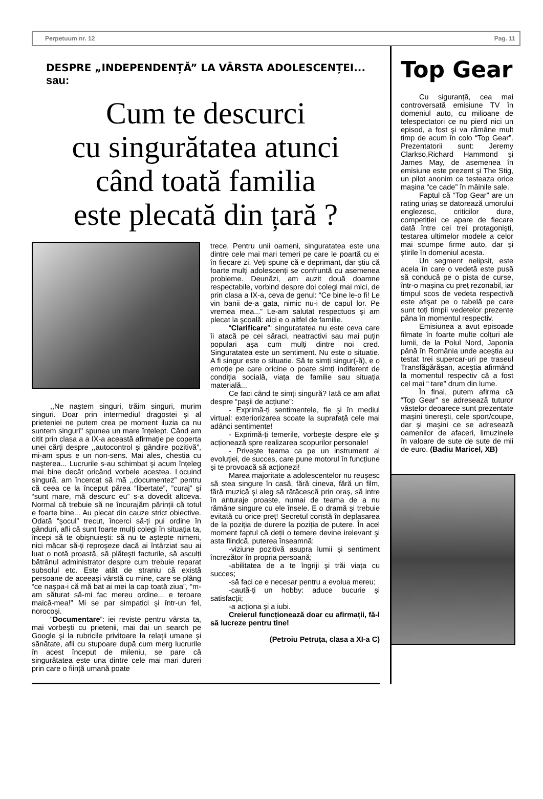Perpetuum nr. 12 Pag. 11
DESPRE „INDEPENDENȚĂ” LA VÂRSTA ADOLESCENȚEI...
sau:
Cum te descurci
cu singurătatea atunci
când toată familia
este plecată din țară ?
,,Ne naştem singuri, trăim singuri, murim singuri. Doar prin intermediul dragostei şi al prieteniei ne putem crea pe moment iluzia ca nu suntem singuri'' spunea un mare înțelept. Când am citit prin clasa a a IX-a această afirmație pe coperta unei cărți despre ,,autocontrol şi gândire pozitivă”, mi-am spus e un non-sens. Mai ales, chestia cu naşterea... Lucrurile s-au schimbat şi acum înțeleg mai bine decât oricând vorbele acestea. Locuind singură, am încercat să mă ,,documentez” pentru că ceea ce la început părea “libertate”, ”curaj” şi “sunt mare, mă descurc eu” s-a dovedit altceva. Normal că trebuie să ne încurajăm părinții că totul e foarte bine... Au plecat din cauze strict obiective. Odată “şocul” trecut, încerci să-ți pui ordine în gânduri, afli că sunt foarte mulți colegi în situația ta, începi să te obişnuieşti: să nu te aştepte nimeni, nici măcar să-ți reproşeze dacă ai întârziat sau ai luat o notă proastă, să plăteşti facturile, să asculți bătrânul administrator despre cum trebuie reparat subsolul etc. Este atât de straniu că există persoane de aceeaşi vârstă cu mine, care se plâng “ce naşpa-i că mă bat ai mei la cap toată ziua”, “m-am săturat să-mi fac mereu ordine... e teroare maică-mea!” Mi se par simpatici şi într-un fel, norocoşi.
“Documentare”: iei reviste pentru vârsta ta, mai vorbeşti cu prietenii, mai dai un search pe Google şi la rubricile privitoare la relații umane şi sănătate, afli cu stupoare după cum merg lucrurile în acest început de mileniu, se pare că singurătatea este una dintre cele mai mari dureri prin care o ființă umană poate
trece. Pentru unii oameni, singuratatea este una dintre cele mai mari temeri pe care le poartă cu ei în fiecare zi. Veți spune că e deprimant, dar ştiu că foarte mulți adolescenți se confruntă cu asemenea probleme. Deunăzi, am auzit două doamne respectabile, vorbind despre doi colegi mai mici, de prin clasa a IX-a, ceva de genul: “Ce bine le-o fi! Le vin banii de-a gata, nimic nu-i de capul lor. Pe vremea mea...” Le-am salutat respectuos şi am plecat la şcoală: aici e o altfel de familie.
“Clarificare”: singuratatea nu este ceva care îi atacă pe cei săraci, neatractivi sau mai puțin populari aşa cum mulți dintre noi cred. Singuratatea este un sentiment. Nu este o situatie. A fi singur este o situatie. Să te simți singur(-ă), e o emoție pe care oricine o poate simți indiferent de condiția socială, viața de familie sau situația materială...
Ce faci când te simți singură? Iată ce am aflat despre “paşii de acțiune”:
- Exprimă-ți sentimentele, fie şi în mediul virtual: exteriorizarea scoate la suprafață cele mai adânci sentimente!
- Exprimă-ți temerile, vorbeşte despre ele şi acționează spre realizarea scopurilor personale!
- Priveşte teama ca pe un instrument al evoluției, de succes, care pune motorul în funcțiune şi te provoacă să acționezi!
Marea majoritate a adolescentelor nu reuşesc să stea singure în casă, fără cineva, fără un film, fără muzică şi aleg să rătăcescă prin oraş, să intre în anturaje proaste, numai de teama de a nu rămâne singure cu ele însele. E o dramă şi trebuie evitată cu orice preț! Secretul constă în deplasarea de la poziția de durere la poziția de putere. În acel moment faptul că deții o temere devine irelevant şi asta fiindcă, puterea înseamnă:
-viziune pozitivă asupra lumii şi sentiment încrezător în propria persoană;
-abilitatea de a te îngriji şi trăi viața cu succes;
-să faci ce e necesar pentru a evolua mereu;
-caută-ți un hobby: aduce bucurie şi satisfacții;
-a acționa şi a iubi.
Creierul funcționează doar cu afirmații, fă-l să lucreze pentru tine!
(Petroiu Petruța, clasa a XI-a C)
Top Gear
Cu siguranță, cea mai controversată emisiune TV în domeniul auto, cu milioane de telespectatori ce nu pierd nici un episod, a fost şi va rămâne mult timp de acum în colo “Top Gear”. Prezentatorii sunt: Jeremy Clarkso,Richard Hammond şi James May, de asemenea în emisiune este prezent şi The Stig, un pilot anonim ce testeaza orice maşina “ce cade” în mâinile sale.
Faptul că “Top Gear” are un rating uriaş se datorează umorului englezesc, criticilor dure, competiției ce apare de fiecare dată între cei trei protagonişti, testarea ultimelor modele a celor mai scumpe firme auto, dar şi ştirile în domeniul acesta.
Un segment nelipsit, este acela în care o vedetă este pusă să conducă pe o pista de curse, într-o maşina cu preț rezonabil, iar timpul scos de vedeta respectivă este afişat pe o tabelă pe care sunt toți timpii vedetelor prezente pâna în momentul respectiv.
Emisiunea a avut episoade filmate în foarte multe colțuri ale lumii, de la Polul Nord, Japonia până în România unde aceştia au testat trei supercar-uri pe traseul Transfăgărăşan, aceştia afirmând la momentul respectiv că a fost cel mai “ tare” drum din lume.
În final, putem afirma că “Top Gear” se adresează tuturor vâstelor deoarece sunt prezentate maşini tinereşti, cele sport/coupe, dar şi maşini ce se adresează oamenilor de afaceri, limuzinele în valoare de sute de sute de mii de euro. (Badiu Maricel, XB)